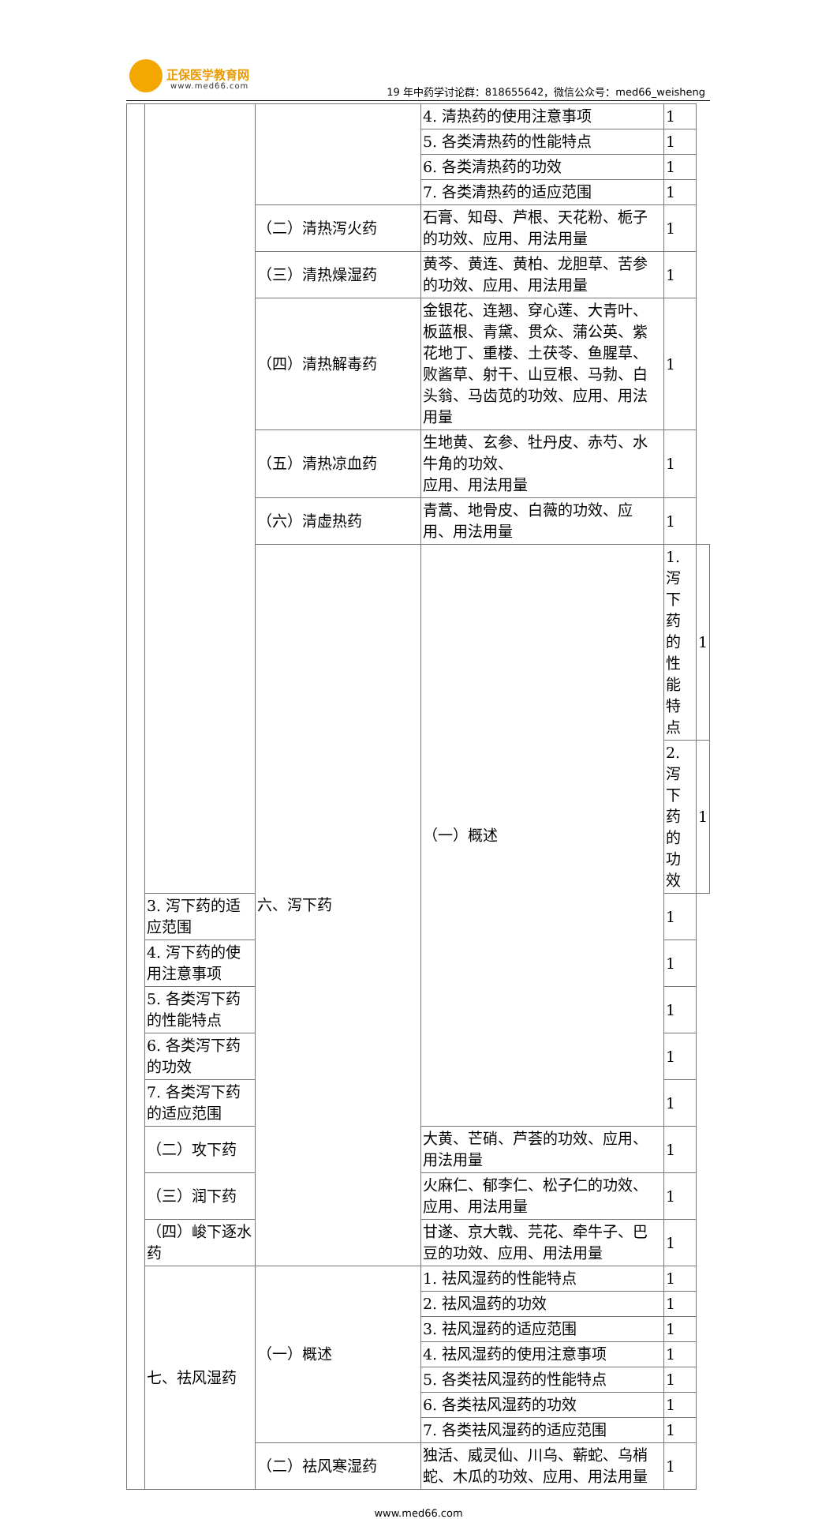正保医学教育网
www.med66.com
19 年中药学讨论群：818655642，微信公众号：med66_weisheng
| | | | 4. 清热药的使用注意事项 | 1 | |
| | | | 5. 各类清热药的性能特点 | 1 | |
| | | | 6. 各类清热药的功效 | 1 | |
| | | | 7. 各类清热药的适应范围 | 1 | |
| | | （二）清热泻火药 | 石膏、知母、芦根、天花粉、栀子的功效、应用、用法用量 | 1 | |
| | | （三）清热燥湿药 | 黄芩、黄连、黄柏、龙胆草、苦参的功效、应用、用法用量 | 1 | |
| | | （四）清热解毒药 | 金银花、连翘、穿心莲、大青叶、板蓝根、青黛、贯众、蒲公英、紫花地丁、重楼、土茯苓、鱼腥草、败酱草、射干、山豆根、马勃、白头翁、马齿苋的功效、应用、用法用量 | 1 | |
| | | （五）清热凉血药 | 生地黄、玄参、牡丹皮、赤芍、水牛角的功效、 应用、用法用量 | 1 | |
| | | （六）清虚热药 | 青蒿、地骨皮、白薇的功效、应用、用法用量 | 1 | |
| | | 六、泻下药 | （一）概述 | 1. 泻下药的性能特点 | 1 |
| | | | | 2. 泻下药的功效 | 1 |
| | 3. 泻下药的适应范围 | | | 1 | |
| | 4. 泻下药的使用注意事项 | | | 1 | |
| | 5. 各类泻下药的性能特点 | | | 1 | |
| | 6. 各类泻下药的功效 | | | 1 | |
| | 7. 各类泻下药的适应范围 | | | 1 | |
| | （二）攻下药 | | 大黄、芒硝、芦荟的功效、应用、用法用量 | 1 | |
| | （三）润下药 | | 火麻仁、郁李仁、松子仁的功效、应用、用法用量 | 1 | |
| | （四）峻下逐水药 | | 甘遂、京大戟、芫花、牵牛子、巴豆的功效、应用、用法用量 | 1 | |
| | 七、祛风湿药 | （一）概述 | 1. 祛风湿药的性能特点 | 1 | |
| | | | 2. 祛风温药的功效 | 1 | |
| | | | 3. 祛风湿药的适应范围 | 1 | |
| | | | 4. 祛风湿药的使用注意事项 | 1 | |
| | | | 5. 各类祛风湿药的性能特点 | 1 | |
| | | | 6. 各类祛风湿药的功效 | 1 | |
| | | | 7. 各类祛风湿药的适应范围 | 1 | |
| | | （二）祛风寒湿药 | 独活、威灵仙、川乌、蕲蛇、乌梢蛇、木瓜的功效、应用、用法用量 | 1 | |
www.med66.com